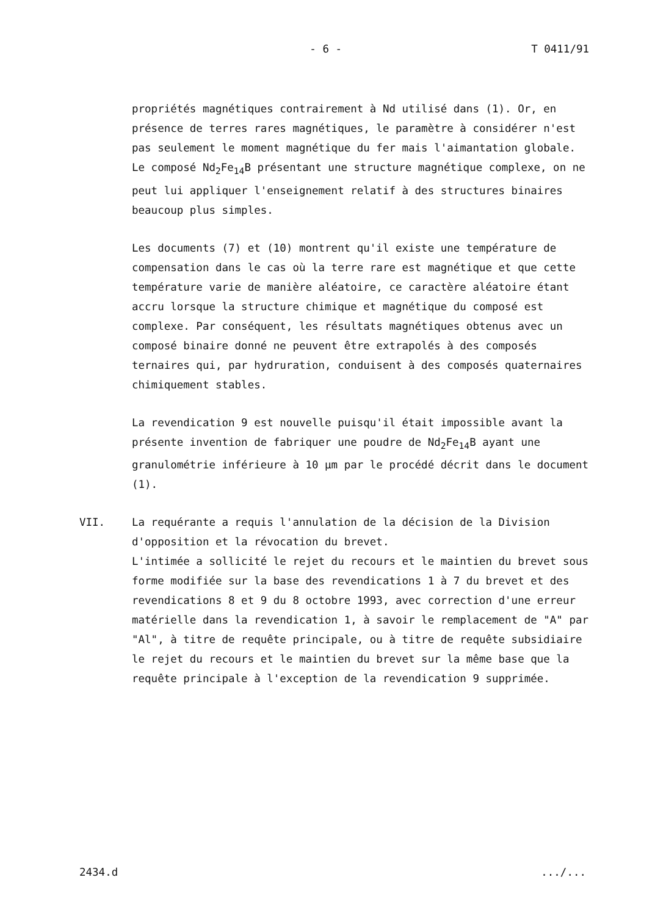- 6 - T 0411/91
propriétés magnétiques contrairement à Nd utilisé dans (1). Or, en présence de terres rares magnétiques, le paramètre à considérer n'est pas seulement le moment magnétique du fer mais l'aimantation globale. Le composé Nd<sub>2</sub>Fe<sub>14</sub>B présentant une structure magnétique complexe, on ne peut lui appliquer l'enseignement relatif à des structures binaires beaucoup plus simples.
Les documents (7) et (10) montrent qu'il existe une température de compensation dans le cas où la terre rare est magnétique et que cette température varie de manière aléatoire, ce caractère aléatoire étant accru lorsque la structure chimique et magnétique du composé est complexe. Par conséquent, les résultats magnétiques obtenus avec un composé binaire donné ne peuvent être extrapolés à des composés ternaires qui, par hydruration, conduisent à des composés quaternaires chimiquement stables.
La revendication 9 est nouvelle puisqu'il était impossible avant la présente invention de fabriquer une poudre de Nd<sub>2</sub>Fe<sub>14</sub>B ayant une granulométrie inférieure à 10 µm par le procédé décrit dans le document (1).
VII. La requérante a requis l'annulation de la décision de la Division d'opposition et la révocation du brevet.
L'intimée a sollicité le rejet du recours et le maintien du brevet sous forme modifiée sur la base des revendications 1 à 7 du brevet et des revendications 8 et 9 du 8 octobre 1993, avec correction d'une erreur matérielle dans la revendication 1, à savoir le remplacement de "A" par "Al", à titre de requête principale, ou à titre de requête subsidiaire le rejet du recours et le maintien du brevet sur la même base que la requête principale à l'exception de la revendication 9 supprimée.
2434.d.../...